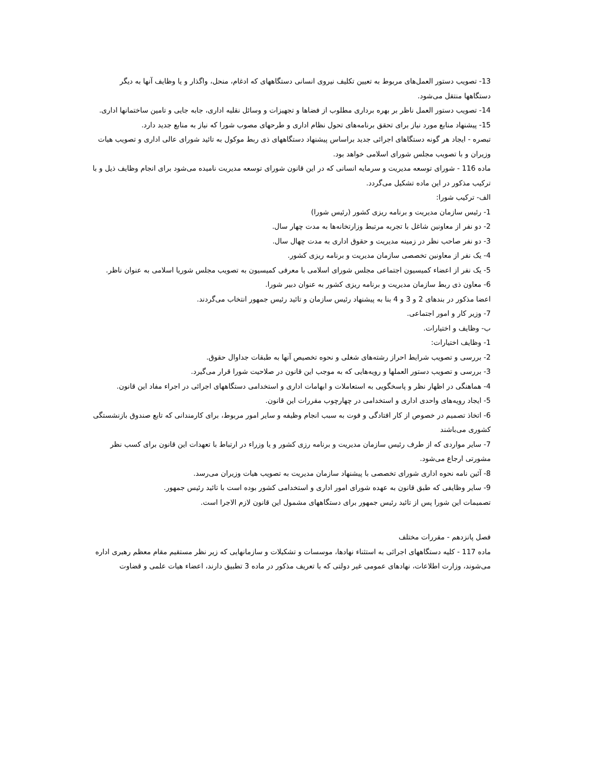13- تصویب دستور العمل‌های مربوط به تعیین تکلیف نیروی انسانی دستگاههای که ادغام، منحل، واگذار و یا وظایف آنها به دیگر دستگاهها منتقل می‌شود.
14- تصویب دستور العمل ناظر بر بهره برداری مطلوب از فضاها و تجهیزات و وسائل نقلیه اداری، جابه جایی و تامین ساختمانها اداری.
15- پیشنهاد منابع مورد نیاز برای تحقق برنامه‌های تحول نظام اداری و طرحهای مصوب شورا که نیاز به منابع جدید دارد.
تبصره - ایجاد هر گونه دستگاهای اجرائی جدید براساس پیشنهاد دستگاههای ذی ربط موکول به تائید شورای عالی اداری و تصویب هیات وزیران و با تصویب مجلس شورای اسلامی خواهد بود.
ماده 116 - شورای توسعه مدیریت و سرمایه انسانی که در این قانون شورای توسعه مدیریت نامیده می‌شود برای انجام وظایف ذیل و با ترکیب مذکور در این ماده تشکیل می‌گردد.
الف- ترکیب شورا:
1- رئیس سازمان مدیریت و برنامه ریزی کشور (رئیس شورا)
2- دو نفر از معاونین شاغل با تجربه مرتبط وزارتخانه‌ها به مدت چهار سال.
3- دو نفر صاحب نظر در زمینه مدیریت و حقوق اداری به مدت چهال سال.
4- یک نفر از معاونین تخصصی سازمان مدیریت و برنامه ریزی کشور.
5- یک نفر از اعضاء کمیسیون اجتماعی مجلس شورای اسلامی با معرفی کمیسیون به تصویب مجلس شوریا اسلامی به عنوان ناظر.
6- معاون ذی ربط سازمان مدیریت و برنامه ریزی کشور به عنوان دبیر شورا.
اعضا مذکور در بندهای 2 و 3 و 4 بنا به پیشنهاد رئیس سازمان و تائید رئیس جمهور انتخاب می‌گردند.
7- وزیر کار و امور اجتماعی.
ب- وظایف و اختیارات.
1- وظایف اختیارات:
2- بررسی و تصویب شرایط احراز رشته‌های شغلی و نحوه تخصیص آنها به طبقات جداوال حقوق.
3- بررسی و تصویب دستور العملها و رویه‌هایی که به موجب این قانون در صلاحیت شورا قرار می‌گیرد.
4- هماهنگی در اظهار نظر و پاسخگویی به استعاملات و ابهامات اداری و استخدامی دستگاههای اجرائی در اجراء مفاد این قانون.
5- ایجاد رویه‌های واحدی اداری و استخدامی در چهارچوب مقررات این قانون.
6- اتخاذ تصمیم در خصوص از کار افتادگی و فوت به سبب انجام وظیفه و سایر امور مربوط، برای کارمندانی که تابع صندوق بازنشستگی کشوری می‌باشند
7- سایر مواردی که از طرف رئیس سازمان مدیریت و برنامه رزی کشور و یا وزراء در ارتباط با تعهدات این قانون برای کسب نظر مشورتی ارجاع می‌شود.
8- آئین نامه نحوه اداری شورای تخصصی با پیشنهاد سازمان مدیریت به تصویب هیات وزیران می‌رسد.
9- سایر وظایفی که طبق قانون به عهده شورای امور اداری و استخدامی کشور بوده است با تائید رئیس جمهور.
تصمیمات این شورا پس از تائید رئیس جمهور برای دستگاههای مشمول این قانون لازم الاجرا است.
فصل پانزدهم - مقررات مختلف
ماده 117 - کلیه دستگاههای اجرائی به استثناء نهادها، موسسات و تشکیلات و سازمانهایی که زیر نظر مستقیم مقام معظم رهبری اداره می‌شوند، وزارت اطلاعات، نهادهای عمومی غیر دولتی که با تعریف مذکور در ماده 3 تطبیق دارند، اعضاء هیات علمی و قضاوت